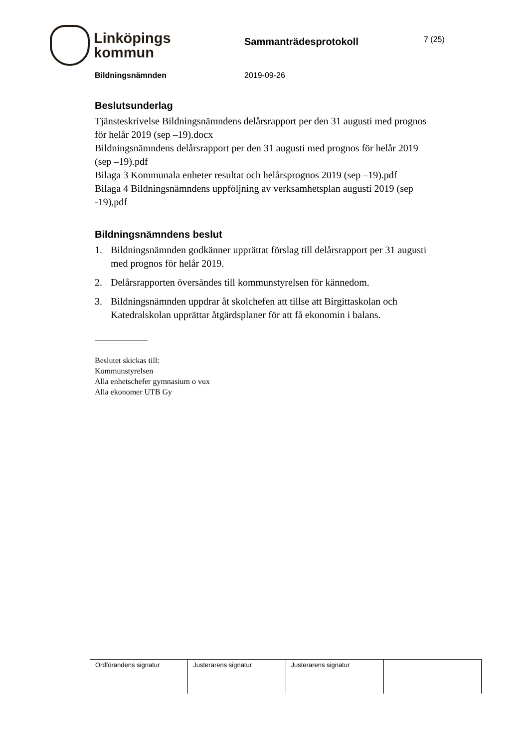Linköpings
kommun
Sammanträdesprotokoll
7 (25)
Bildningsnämnden 2019-09-26
Beslutsunderlag
Tjänsteskrivelse Bildningsnämndens delårsrapport per den 31 augusti med prognos för helår 2019 (sep –19).docx
Bildningsnämndens delårsrapport per den 31 augusti med prognos för helår 2019 (sep –19).pdf
Bilaga 3 Kommunala enheter resultat och helårsprognos 2019 (sep –19).pdf
Bilaga 4 Bildningsnämndens uppföljning av verksamhetsplan augusti 2019 (sep -19),pdf
Bildningsnämndens beslut
1. Bildningsnämnden godkänner upprättat förslag till delårsrapport per 31 augusti med prognos för helår 2019.
2. Delårsrapporten översändes till kommunstyrelsen för kännedom.
3. Bildningsnämnden uppdrar åt skolchefen att tillse att Birgittaskolan och Katedralskolan upprättar åtgärdsplaner för att få ekonomin i balans.
Beslutet skickas till:
Kommunstyrelsen
Alla enhetschefer gymnasium o vux
Alla ekonomer UTB Gy
| Ordförandens signatur | Justerarens signatur | Justerarens signatur | |